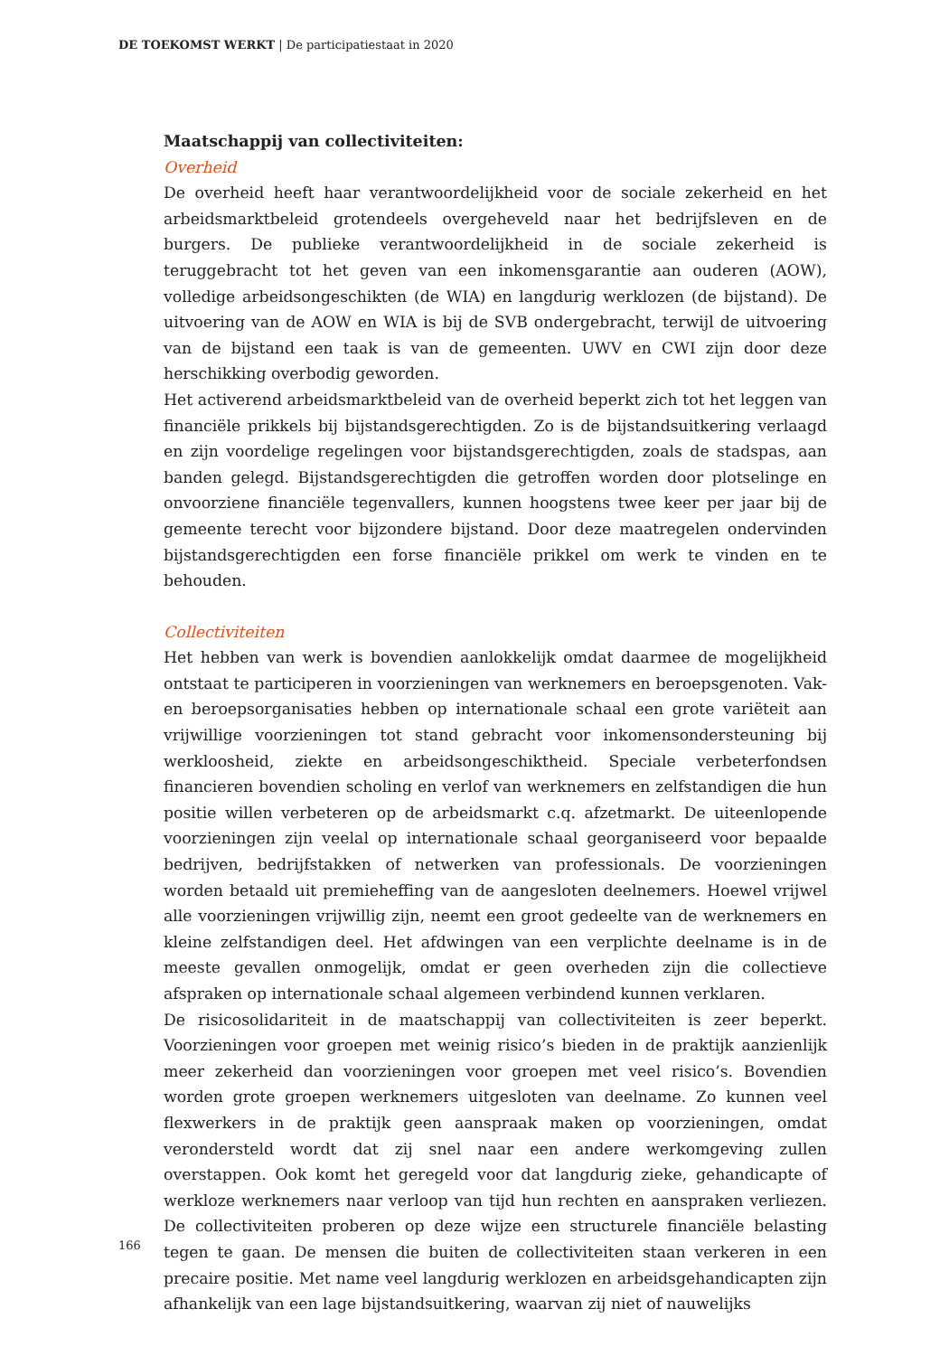DE TOEKOMST WERKT | De participatiestaat in 2020
Maatschappij van collectiviteiten:
Overheid
De overheid heeft haar verantwoordelijkheid voor de sociale zekerheid en het arbeidsmarktbeleid grotendeels overgeheveld naar het bedrijfsleven en de burgers. De publieke verantwoordelijkheid in de sociale zekerheid is teruggebracht tot het geven van een inkomensgarantie aan ouderen (AOW), volledige arbeidsongeschikten (de WIA) en langdurig werklozen (de bijstand). De uitvoering van de AOW en WIA is bij de SVB ondergebracht, terwijl de uitvoering van de bijstand een taak is van de gemeenten. UWV en CWI zijn door deze herschikking overbodig geworden.
Het activerend arbeidsmarktbeleid van de overheid beperkt zich tot het leggen van financiële prikkels bij bijstandsgerechtigden. Zo is de bijstandsuitkering verlaagd en zijn voordelige regelingen voor bijstandsgerechtigden, zoals de stadspas, aan banden gelegd. Bijstandsgerechtigden die getroffen worden door plotselinge en onvoorziene financiële tegenvallers, kunnen hoogstens twee keer per jaar bij de gemeente terecht voor bijzondere bijstand. Door deze maatregelen ondervinden bijstandsgerechtigden een forse financiële prikkel om werk te vinden en te behouden.
Collectiviteiten
Het hebben van werk is bovendien aanlokkelijk omdat daarmee de mogelijkheid ontstaat te participeren in voorzieningen van werknemers en beroepsgenoten. Vak- en beroepsorganisaties hebben op internationale schaal een grote variëteit aan vrijwillige voorzieningen tot stand gebracht voor inkomensondersteuning bij werkloosheid, ziekte en arbeidsongeschiktheid. Speciale verbeterfondsen financieren bovendien scholing en verlof van werknemers en zelfstandigen die hun positie willen verbeteren op de arbeidsmarkt c.q. afzetmarkt. De uiteenlopende voorzieningen zijn veelal op internationale schaal georganiseerd voor bepaalde bedrijven, bedrijfstakken of netwerken van professionals. De voorzieningen worden betaald uit premieheffing van de aangesloten deelnemers. Hoewel vrijwel alle voorzieningen vrijwillig zijn, neemt een groot gedeelte van de werknemers en kleine zelfstandigen deel. Het afdwingen van een verplichte deelname is in de meeste gevallen onmogelijk, omdat er geen overheden zijn die collectieve afspraken op internationale schaal algemeen verbindend kunnen verklaren.
De risicosolidariteit in de maatschappij van collectiviteiten is zeer beperkt. Voorzieningen voor groepen met weinig risico’s bieden in de praktijk aanzienlijk meer zekerheid dan voorzieningen voor groepen met veel risico’s. Bovendien worden grote groepen werknemers uitgesloten van deelname. Zo kunnen veel flexwerkers in de praktijk geen aanspraak maken op voorzieningen, omdat verondersteld wordt dat zij snel naar een andere werkomgeving zullen overstappen. Ook komt het geregeld voor dat langdurig zieke, gehandicapte of werkloze werknemers naar verloop van tijd hun rechten en aanspraken verliezen. De collectiviteiten proberen op deze wijze een structurele financiële belasting tegen te gaan. De mensen die buiten de collectiviteiten staan verkeren in een precaire positie. Met name veel langdurig werklozen en arbeidsgehandicapten zijn afhankelijk van een lage bijstandsuitkering, waarvan zij niet of nauwelijks
166